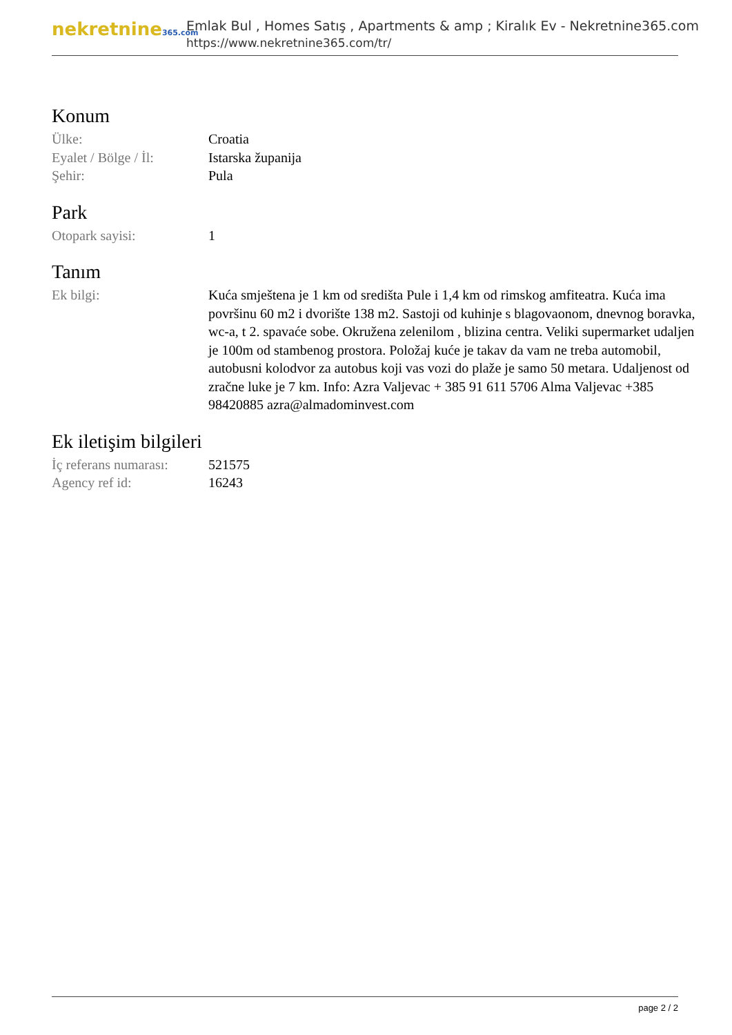nekretnine365.com
Emlak Bul , Homes Satış , Apartments & amp ; Kiralık Ev - Nekretnine365.com
https://www.nekretnine365.com/tr/
Konum
| Ülke: | Croatia |
| Eyalet / Bölge / İl: | Istarska županija |
| Şehir: | Pula |
Park
| Otopark sayisi: | 1 |
Tanım
| Ek bilgi: | Kuća smještena je 1 km od središta Pule i 1,4 km od rimskog amfiteatra. Kuća ima površinu 60 m2 i dvorište 138 m2. Sastoji od kuhinje s blagovaonom, dnevnog boravka, wc-a, t 2. spavaće sobe. Okružena zelenilom , blizina centra. Veliki supermarket udaljen je 100m od stambenog prostora. Položaj kuće je takav da vam ne treba automobil, autobusni kolodvor za autobus koji vas vozi do plaže je samo 50 metara. Udaljenost od zračne luke je 7 km. Info: Azra Valjevac + 385 91 611 5706 Alma Valjevac +385 98420885 azra@almadominvest.com |
Ek iletişim bilgileri
| İç referans numarası: | 521575 |
| Agency ref id: | 16243 |
page 2 / 2